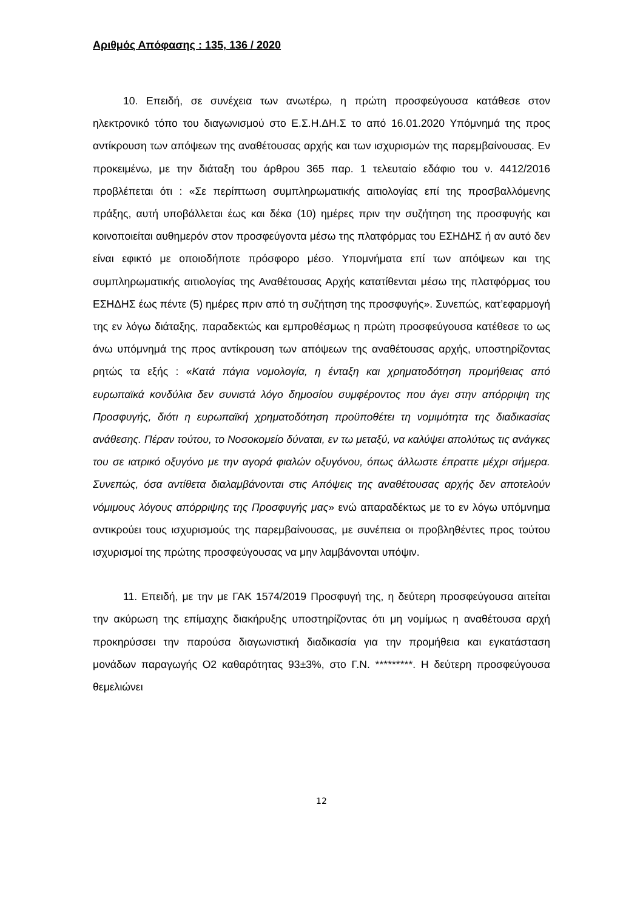Αριθμός Απόφασης : 135, 136 / 2020
10. Επειδή, σε συνέχεια των ανωτέρω, η πρώτη προσφεύγουσα κατάθεσε στον ηλεκτρονικό τόπο του διαγωνισμού στο Ε.Σ.Η.ΔΗ.Σ το από 16.01.2020 Υπόμνημά της προς αντίκρουση των απόψεων της αναθέτουσας αρχής και των ισχυρισμών της παρεμβαίνουσας. Εν προκειμένω, με την διάταξη του άρθρου 365 παρ. 1 τελευταίο εδάφιο του ν. 4412/2016 προβλέπεται ότι : «Σε περίπτωση συμπληρωματικής αιτιολογίας επί της προσβαλλόμενης πράξης, αυτή υποβάλλεται έως και δέκα (10) ημέρες πριν την συζήτηση της προσφυγής και κοινοποιείται αυθημερόν στον προσφεύγοντα μέσω της πλατφόρμας του ΕΣΗΔΗΣ ή αν αυτό δεν είναι εφικτό με οποιοδήποτε πρόσφορο μέσο. Υπομνήματα επί των απόψεων και της συμπληρωματικής αιτιολογίας της Αναθέτουσας Αρχής κατατίθενται μέσω της πλατφόρμας του ΕΣΗΔΗΣ έως πέντε (5) ημέρες πριν από τη συζήτηση της προσφυγής». Συνεπώς, κατ’εφαρμογή της εν λόγω διάταξης, παραδεκτώς και εμπροθέσμως η πρώτη προσφεύγουσα κατέθεσε το ως άνω υπόμνημά της προς αντίκρουση των απόψεων της αναθέτουσας αρχής, υποστηρίζοντας ρητώς τα εξής : «Κατά πάγια νομολογία, η ένταξη και χρηματοδότηση προμήθειας από ευρωπαϊκά κονδύλια δεν συνιστά λόγο δημοσίου συμφέροντος που άγει στην απόρριψη της Προσφυγής, διότι η ευρωπαϊκή χρηματοδότηση προϋποθέτει τη νομιμότητα της διαδικασίας ανάθεσης. Πέραν τούτου, το Νοσοκομείο δύναται, εν τω μεταξύ, να καλύψει απολύτως τις ανάγκες του σε ιατρικό οξυγόνο με την αγορά φιαλών οξυγόνου, όπως άλλωστε έπραττε μέχρι σήμερα. Συνεπώς, όσα αντίθετα διαλαμβάνονται στις Απόψεις της αναθέτουσας αρχής δεν αποτελούν νόμιμους λόγους απόρριψης της Προσφυγής μας» ενώ απαραδέκτως με το εν λόγω υπόμνημα αντικρούει τους ισχυρισμούς της παρεμβαίνουσας, με συνέπεια οι προβληθέντες προς τούτου ισχυρισμοί της πρώτης προσφεύγουσας να μην λαμβάνονται υπόψιν.
11. Επειδή, με την με ΓΑΚ 1574/2019 Προσφυγή της, η δεύτερη προσφεύγουσα αιτείται την ακύρωση της επίμαχης διακήρυξης υποστηρίζοντας ότι μη νομίμως η αναθέτουσα αρχή προκηρύσσει την παρούσα διαγωνιστική διαδικασία για την προμήθεια και εγκατάσταση μονάδων παραγωγής Ο2 καθαρότητας 93±3%, στο Γ.Ν. *********. Η δεύτερη προσφεύγουσα θεμελιώνει
12